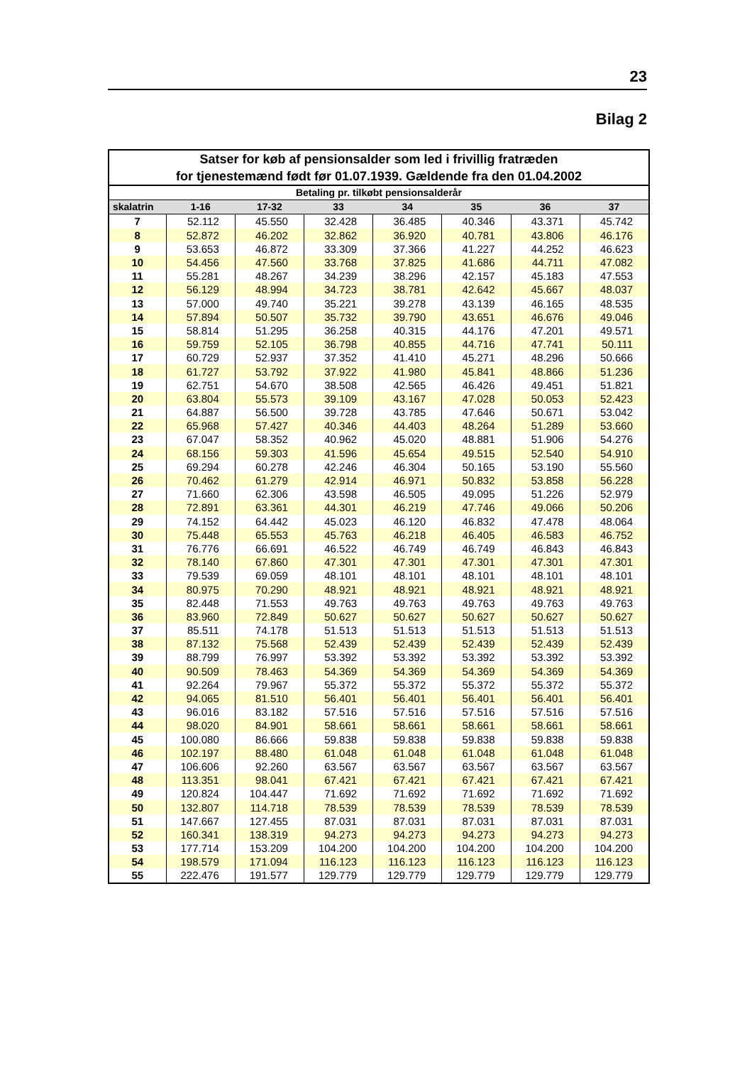23
Bilag 2
| Satser for køb af pensionsalder som led i frivillig fratræden for tjenestemænd født før 01.07.1939. Gældende fra den 01.04.2002 | | | | | | | |
| --- | --- | --- | --- | --- | --- | --- | --- |
| Betaling pr. tilkøbt pensionsalderår | | | | | | | |
| skalatrin | 1-16 | 17-32 | 33 | 34 | 35 | 36 | 37 |
| 7 | 52.112 | 45.550 | 32.428 | 36.485 | 40.346 | 43.371 | 45.742 |
| 8 | 52.872 | 46.202 | 32.862 | 36.920 | 40.781 | 43.806 | 46.176 |
| 9 | 53.653 | 46.872 | 33.309 | 37.366 | 41.227 | 44.252 | 46.623 |
| 10 | 54.456 | 47.560 | 33.768 | 37.825 | 41.686 | 44.711 | 47.082 |
| 11 | 55.281 | 48.267 | 34.239 | 38.296 | 42.157 | 45.183 | 47.553 |
| 12 | 56.129 | 48.994 | 34.723 | 38.781 | 42.642 | 45.667 | 48.037 |
| 13 | 57.000 | 49.740 | 35.221 | 39.278 | 43.139 | 46.165 | 48.535 |
| 14 | 57.894 | 50.507 | 35.732 | 39.790 | 43.651 | 46.676 | 49.046 |
| 15 | 58.814 | 51.295 | 36.258 | 40.315 | 44.176 | 47.201 | 49.571 |
| 16 | 59.759 | 52.105 | 36.798 | 40.855 | 44.716 | 47.741 | 50.111 |
| 17 | 60.729 | 52.937 | 37.352 | 41.410 | 45.271 | 48.296 | 50.666 |
| 18 | 61.727 | 53.792 | 37.922 | 41.980 | 45.841 | 48.866 | 51.236 |
| 19 | 62.751 | 54.670 | 38.508 | 42.565 | 46.426 | 49.451 | 51.821 |
| 20 | 63.804 | 55.573 | 39.109 | 43.167 | 47.028 | 50.053 | 52.423 |
| 21 | 64.887 | 56.500 | 39.728 | 43.785 | 47.646 | 50.671 | 53.042 |
| 22 | 65.968 | 57.427 | 40.346 | 44.403 | 48.264 | 51.289 | 53.660 |
| 23 | 67.047 | 58.352 | 40.962 | 45.020 | 48.881 | 51.906 | 54.276 |
| 24 | 68.156 | 59.303 | 41.596 | 45.654 | 49.515 | 52.540 | 54.910 |
| 25 | 69.294 | 60.278 | 42.246 | 46.304 | 50.165 | 53.190 | 55.560 |
| 26 | 70.462 | 61.279 | 42.914 | 46.971 | 50.832 | 53.858 | 56.228 |
| 27 | 71.660 | 62.306 | 43.598 | 46.505 | 49.095 | 51.226 | 52.979 |
| 28 | 72.891 | 63.361 | 44.301 | 46.219 | 47.746 | 49.066 | 50.206 |
| 29 | 74.152 | 64.442 | 45.023 | 46.120 | 46.832 | 47.478 | 48.064 |
| 30 | 75.448 | 65.553 | 45.763 | 46.218 | 46.405 | 46.583 | 46.752 |
| 31 | 76.776 | 66.691 | 46.522 | 46.749 | 46.749 | 46.843 | 46.843 |
| 32 | 78.140 | 67.860 | 47.301 | 47.301 | 47.301 | 47.301 | 47.301 |
| 33 | 79.539 | 69.059 | 48.101 | 48.101 | 48.101 | 48.101 | 48.101 |
| 34 | 80.975 | 70.290 | 48.921 | 48.921 | 48.921 | 48.921 | 48.921 |
| 35 | 82.448 | 71.553 | 49.763 | 49.763 | 49.763 | 49.763 | 49.763 |
| 36 | 83.960 | 72.849 | 50.627 | 50.627 | 50.627 | 50.627 | 50.627 |
| 37 | 85.511 | 74.178 | 51.513 | 51.513 | 51.513 | 51.513 | 51.513 |
| 38 | 87.132 | 75.568 | 52.439 | 52.439 | 52.439 | 52.439 | 52.439 |
| 39 | 88.799 | 76.997 | 53.392 | 53.392 | 53.392 | 53.392 | 53.392 |
| 40 | 90.509 | 78.463 | 54.369 | 54.369 | 54.369 | 54.369 | 54.369 |
| 41 | 92.264 | 79.967 | 55.372 | 55.372 | 55.372 | 55.372 | 55.372 |
| 42 | 94.065 | 81.510 | 56.401 | 56.401 | 56.401 | 56.401 | 56.401 |
| 43 | 96.016 | 83.182 | 57.516 | 57.516 | 57.516 | 57.516 | 57.516 |
| 44 | 98.020 | 84.901 | 58.661 | 58.661 | 58.661 | 58.661 | 58.661 |
| 45 | 100.080 | 86.666 | 59.838 | 59.838 | 59.838 | 59.838 | 59.838 |
| 46 | 102.197 | 88.480 | 61.048 | 61.048 | 61.048 | 61.048 | 61.048 |
| 47 | 106.606 | 92.260 | 63.567 | 63.567 | 63.567 | 63.567 | 63.567 |
| 48 | 113.351 | 98.041 | 67.421 | 67.421 | 67.421 | 67.421 | 67.421 |
| 49 | 120.824 | 104.447 | 71.692 | 71.692 | 71.692 | 71.692 | 71.692 |
| 50 | 132.807 | 114.718 | 78.539 | 78.539 | 78.539 | 78.539 | 78.539 |
| 51 | 147.667 | 127.455 | 87.031 | 87.031 | 87.031 | 87.031 | 87.031 |
| 52 | 160.341 | 138.319 | 94.273 | 94.273 | 94.273 | 94.273 | 94.273 |
| 53 | 177.714 | 153.209 | 104.200 | 104.200 | 104.200 | 104.200 | 104.200 |
| 54 | 198.579 | 171.094 | 116.123 | 116.123 | 116.123 | 116.123 | 116.123 |
| 55 | 222.476 | 191.577 | 129.779 | 129.779 | 129.779 | 129.779 | 129.779 |